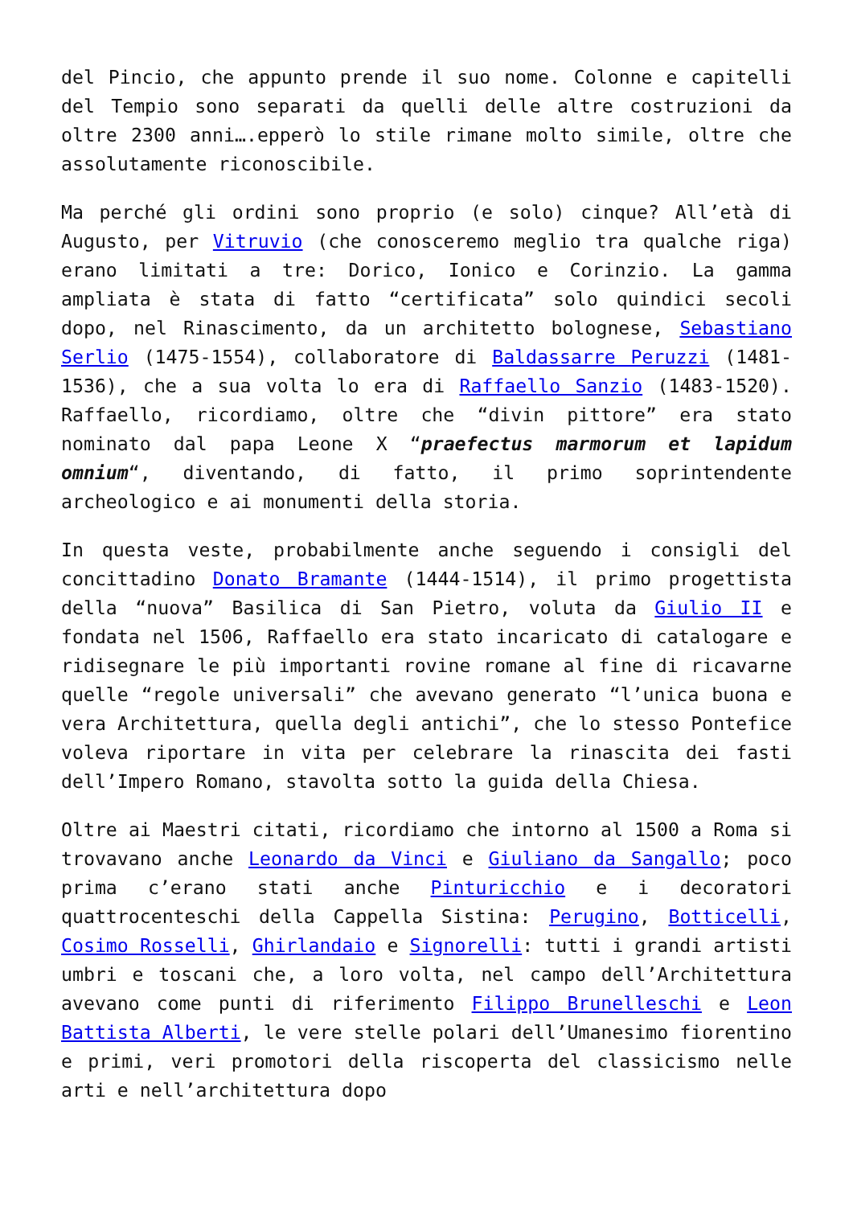del Pincio, che appunto prende il suo nome. Colonne e capitelli del Tempio sono separati da quelli delle altre costruzioni da oltre 2300 anni….epperò lo stile rimane molto simile, oltre che assolutamente riconoscibile.
Ma perché gli ordini sono proprio (e solo) cinque? All’età di Augusto, per Vitruvio (che conosceremo meglio tra qualche riga) erano limitati a tre: Dorico, Ionico e Corinzio. La gamma ampliata è stata di fatto “certificata” solo quindici secoli dopo, nel Rinascimento, da un architetto bolognese, Sebastiano Serlio (1475-1554), collaboratore di Baldassarre Peruzzi (1481-1536), che a sua volta lo era di Raffaello Sanzio (1483-1520). Raffaello, ricordiamo, oltre che “divin pittore” era stato nominato dal papa Leone X “praefectus marmorum et lapidum omnium“, diventando, di fatto, il primo soprintendente archeologico e ai monumenti della storia.
In questa veste, probabilmente anche seguendo i consigli del concittadino Donato Bramante (1444-1514), il primo progettista della “nuova” Basilica di San Pietro, voluta da Giulio II e fondata nel 1506, Raffaello era stato incaricato di catalogare e ridisegnare le più importanti rovine romane al fine di ricavarne quelle “regole universali” che avevano generato “l’unica buona e vera Architettura, quella degli antichi”, che lo stesso Pontefice voleva riportare in vita per celebrare la rinascita dei fasti dell’Impero Romano, stavolta sotto la guida della Chiesa.
Oltre ai Maestri citati, ricordiamo che intorno al 1500 a Roma si trovavano anche Leonardo da Vinci e Giuliano da Sangallo; poco prima c’erano stati anche Pinturicchio e i decoratori quattrocenteschi della Cappella Sistina: Perugino, Botticelli, Cosimo Rosselli, Ghirlandaio e Signorelli: tutti i grandi artisti umbri e toscani che, a loro volta, nel campo dell’Architettura avevano come punti di riferimento Filippo Brunelleschi e Leon Battista Alberti, le vere stelle polari dell’Umanesimo fiorentino e primi, veri promotori della riscoperta del classicismo nelle arti e nell’architettura dopo